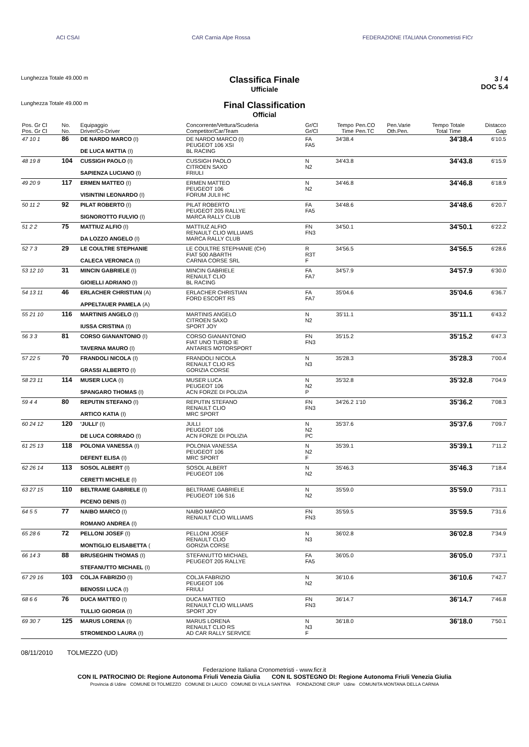ACI CSAI CAR Carnia Alpe Rossa FEDERAZIONE ITALIANA Cronometristi FICr
Lunghezza Totale 49.000 m
Classifica Finale
Ufficiale
3 / 4
DOC 5.4
Lunghezza Totale 49.000 m
Final Classification
Official
| Pos. Gr Cl Pos. Gr Cl | No. No. | Equipaggio Driver/Co-Driver | Concorrente/Vettura/Scuderia Competitor/Car/Team | Gr/Cl Gr/Cl | Tempo Time | Pen.CO Pen.TC | Pen.Varie Oth.Pen. | Tempo Totale Total Time | Distacco Gap |
| --- | --- | --- | --- | --- | --- | --- | --- | --- | --- |
| 47 10 1 | 86 | DE NARDO MARCO (I) DE LUCA MATTIA (I) | DE NARDO MARCO (I) PEUGEOT 106 XSI BL RACING | FA FA5 | 34'38.4 | | | 34'38.4 | 6'10.5 |
| 48 19 8 | 104 | CUSSIGH PAOLO (I) SAPIENZA LUCIANO (I) | CUSSIGH PAOLO CITROEN SAXO FRIULI | N N2 | 34'43.8 | | | 34'43.8 | 6'15.9 |
| 49 20 9 | 117 | ERMEN MATTEO (I) VISINTINI LEONARDO (I) | ERMEN MATTEO PEUGEOT 106 FORUM JULII HC | N N2 | 34'46.8 | | | 34'46.8 | 6'18.9 |
| 50 11 2 | 92 | PILAT ROBERTO (I) SIGNOROTTO FULVIO (I) | PILAT ROBERTO PEUGEOT 205 RALLYE MARCA RALLY CLUB | FA FA5 | 34'48.6 | | | 34'48.6 | 6'20.7 |
| 51 2 2 | 75 | MATTIUZ ALFIO (I) DA LOZZO ANGELO (I) | MATTIUZ ALFIO RENAULT CLIO WILLIAMS MARCA RALLY CLUB | FN FN3 | 34'50.1 | | | 34'50.1 | 6'22.2 |
| 52 7 3 | 29 | LE COULTRE STEPHANIE CALECA VERONICA (I) | LE COULTRE STEPHANIE (CH) FIAT 500 ABARTH CARNIA CORSE SRL | R R3T F | 34'56.5 | | | 34'56.5 | 6'28.6 |
| 53 12 10 | 31 | MINCIN GABRIELE (I) GIOIELLI ADRIANO (I) | MINCIN GABRIELE RENAULT CLIO BL RACING | FA FA7 | 34'57.9 | | | 34'57.9 | 6'30.0 |
| 54 13 11 | 46 | ERLACHER CHRISTIAN (A) APPELTAUER PAMELA (A) | ERLACHER CHRISTIAN FORD ESCORT RS | FA FA7 | 35'04.6 | | | 35'04.6 | 6'36.7 |
| 55 21 10 | 116 | MARTINIS ANGELO (I) IUSSA CRISTINA (I) | MARTINIS ANGELO CITROEN SAXO SPORT JOY | N N2 | 35'11.1 | | | 35'11.1 | 6'43.2 |
| 56 3 3 | 81 | CORSO GIANANTONIO (I) TAVERNA MAURO (I) | CORSO GIANANTONIO FIAT UNO TURBO IE ANTARES MOTORSPORT | FN FN3 | 35'15.2 | | | 35'15.2 | 6'47.3 |
| 57 22 5 | 70 | FRANDOLI NICOLA (I) GRASSI ALBERTO (I) | FRANDOLI NICOLA RENAULT CLIO RS GORIZIA CORSE | N N3 | 35'28.3 | | | 35'28.3 | 7'00.4 |
| 58 23 11 | 114 | MUSER LUCA (I) SPANGARO THOMAS (I) | MUSER LUCA PEUGEOT 106 ACN FORZE DI POLIZIA | N N2 P | 35'32.8 | | | 35'32.8 | 7'04.9 |
| 59 4 4 | 80 | REPUTIN STEFANO (I) ARTICO KATIA (I) | REPUTIN STEFANO RENAULT CLIO MRC SPORT | FN FN3 | 34'26.2 | 1'10 | | 35'36.2 | 7'08.3 |
| 60 24 12 | 120 | 'JULLI' (I) DE LUCA CORRADO (I) | JULLI PEUGEOT 106 ACN FORZE DI POLIZIA | N N2 PC | 35'37.6 | | | 35'37.6 | 7'09.7 |
| 61 25 13 | 118 | POLONIA VANESSA (I) DEFENT ELISA (I) | POLONIA VANESSA PEUGEOT 106 MRC SPORT | N N2 F | 35'39.1 | | | 35'39.1 | 7'11.2 |
| 62 26 14 | 113 | SOSOL ALBERT (I) CERETTI MICHELE (I) | SOSOL ALBERT PEUGEOT 106 | N N2 | 35'46.3 | | | 35'46.3 | 7'18.4 |
| 63 27 15 | 110 | BELTRAME GABRIELE (I) PICENO DENIS (I) | BELTRAME GABRIELE PEUGEOT 106 S16 | N N2 | 35'59.0 | | | 35'59.0 | 7'31.1 |
| 64 5 5 | 77 | NAIBO MARCO (I) ROMANO ANDREA (I) | NAIBO MARCO RENAULT CLIO WILLIAMS | FN FN3 | 35'59.5 | | | 35'59.5 | 7'31.6 |
| 65 28 6 | 72 | PELLONI JOSEF (I) MONTIGLIO ELISABETTA ( | PELLONI JOSEF RENAULT CLIO GORIZIA CORSE | N N3 | 36'02.8 | | | 36'02.8 | 7'34.9 |
| 66 14 3 | 88 | BRUSEGHIN THOMAS (I) STEFANUTTO MICHAEL (I) | STEFANUTTO MICHAEL PEUGEOT 205 RALLYE | FA FA5 | 36'05.0 | | | 36'05.0 | 7'37.1 |
| 67 29 16 | 103 | COLJA FABRIZIO (I) BENOSSI LUCA (I) | COLJA FABRIZIO PEUGEOT 106 FRIULI | N N2 | 36'10.6 | | | 36'10.6 | 7'42.7 |
| 68 6 6 | 76 | DUCA MATTEO (I) TULLIO GIORGIA (I) | DUCA MATTEO RENAULT CLIO WILLIAMS SPORT JOY | FN FN3 | 36'14.7 | | | 36'14.7 | 7'46.8 |
| 69 30 7 | 125 | MARUS LORENA (I) STROMENDO LAURA (I) | MARUS LORENA RENAULT CLIO RS AD CAR RALLY SERVICE | N N3 F | 36'18.0 | | | 36'18.0 | 7'50.1 |
08/11/2010 TOLMEZZO (UD)
Federazione Italiana Cronometristi - www.ficr.it
CON IL PATROCINIO DI: Regione Autonoma Friuli Venezia Giulia CON IL SOSTEGNO DI: Regione Autonoma Friuli Venezia Giulia
Provincia di Udine COMUNE DI TOLMEZZO COMUNE DI LAUCO COMUNE DI VILLA SANTINA FONDAZIONE CRUP Udine COMUNITA MONTANA DELLA CARNIA